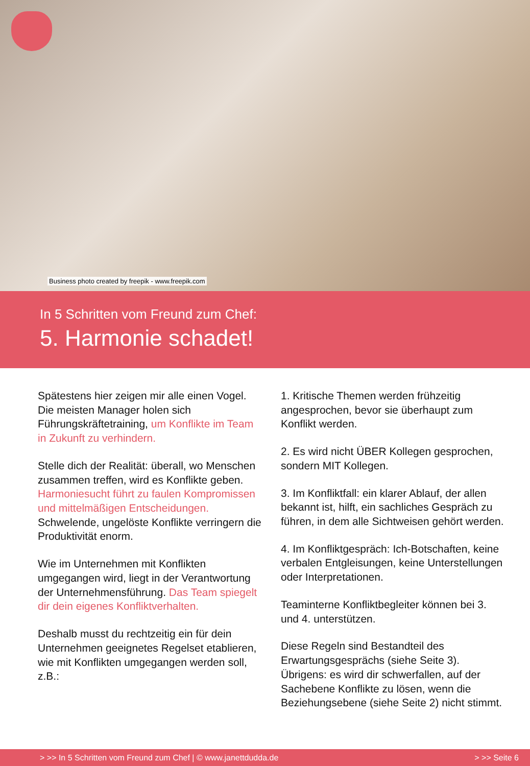Business photo created by freepik - www.freepik.com
In 5 Schritten vom Freund zum Chef:
5. Harmonie schadet!
Spätestens hier zeigen mir alle einen Vogel. Die meisten Manager holen sich Führungskräftetraining, um Konflikte im Team in Zukunft zu verhindern.
Stelle dich der Realität: überall, wo Menschen zusammen treffen, wird es Konflikte geben. Harmoniesucht führt zu faulen Kompromissen und mittelmäßigen Entscheidungen. Schwelende, ungelöste Konflikte verringern die Produktivität enorm.
Wie im Unternehmen mit Konflikten umgegangen wird, liegt in der Verantwortung der Unternehmensführung. Das Team spiegelt dir dein eigenes Konfliktverhalten.
Deshalb musst du rechtzeitig ein für dein Unternehmen geeignetes Regelset etablieren, wie mit Konflikten umgegangen werden soll, z.B.:
1. Kritische Themen werden frühzeitig angesprochen, bevor sie überhaupt zum Konflikt werden.
2. Es wird nicht ÜBER Kollegen gesprochen, sondern MIT Kollegen.
3. Im Konfliktfall: ein klarer Ablauf, der allen bekannt ist, hilft, ein sachliches Gespräch zu führen, in dem alle Sichtweisen gehört werden.
4. Im Konfliktgespräch: Ich-Botschaften, keine verbalen Entgleisungen, keine Unterstellungen oder Interpretationen.
Teaminterne Konfliktbegleiter können bei 3. und 4. unterstützen.
Diese Regeln sind Bestandteil des Erwartungsgesprächs (siehe Seite 3). Übrigens: es wird dir schwerfallen, auf der Sachebene Konflikte zu lösen, wenn die Beziehungsebene (siehe Seite 2) nicht stimmt.
> >> In 5 Schritten vom Freund zum Chef | © www.janettdudda.de > >> Seite 6